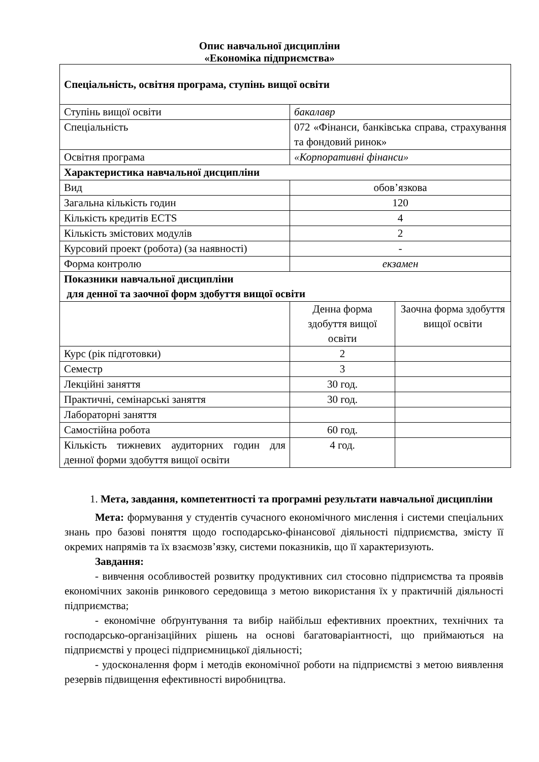Опис навчальної дисципліни
«Економіка підприємства»
| Спеціальність, освітня програма, ступінь вищої освіти | | |
| Ступінь вищої освіти | бакалавр | |
| Спеціальність | 072 «Фінанси, банківська справа, страхування та фондовий ринок» | |
| Освітня програма | «Корпоративні фінанси» | |
| Характеристика навчальної дисципліни | | |
| Вид | обов’язкова | |
| Загальна кількість годин | 120 | |
| Кількість кредитів ECTS | 4 | |
| Кількість змістових модулів | 2 | |
| Курсовий проект (робота) (за наявності) | - | |
| Форма контролю | екзамен | |
| Показники навчальної дисципліни для денної та заочної форм здобуття вищої освіти | | |
| | Денна форма здобуття вищої освіти | Заочна форма здобуття вищої освіти |
| Курс (рік підготовки) | 2 | |
| Семестр | 3 | |
| Лекційні заняття | 30 год. | |
| Практичні, семінарські заняття | 30 год. | |
| Лабораторні заняття | | |
| Самостійна робота | 60 год. | |
| Кількість тижневих аудиторних годин для денної форми здобуття вищої освіти | 4 год. | |
1. Мета, завдання, компетентності та програмні результати навчальної дисципліни
Мета: формування у студентів сучасного економічного мислення і системи спеціальних знань про базові поняття щодо господарсько-фінансової діяльності підприємства, змісту її окремих напрямів та їх взаємозв’язку, системи показників, що її характеризують.
Завдання:
- вивчення особливостей розвитку продуктивних сил стосовно підприємства та проявів економічних законів ринкового середовища з метою використання їх у практичній діяльності підприємства;
- економічне обґрунтування та вибір найбільш ефективних проектних, технічних та господарсько-організаційних рішень на основі багатоваріантності, що приймаються на підприємстві у процесі підприємницької діяльності;
- удосконалення форм і методів економічної роботи на підприємстві з метою виявлення резервів підвищення ефективності виробництва.